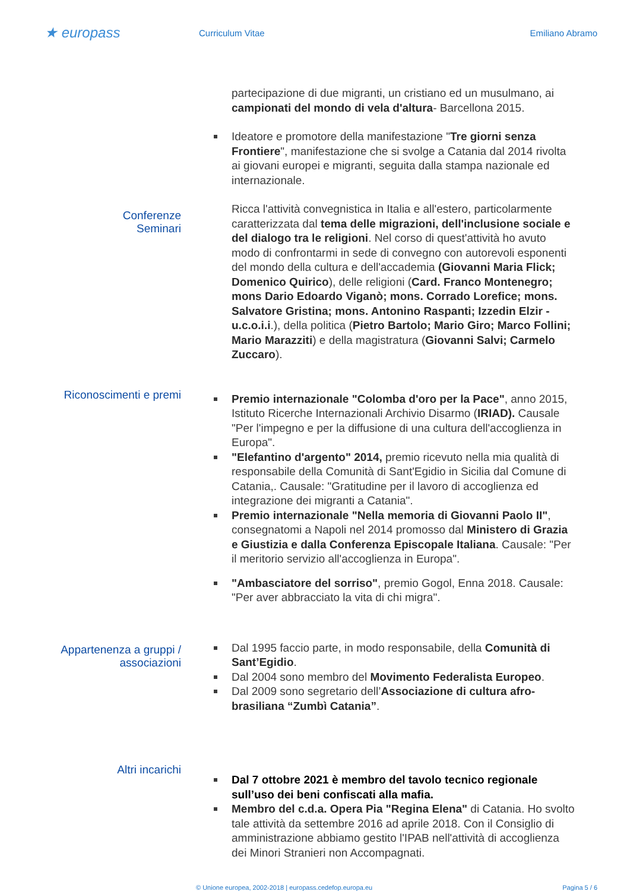★ europass
Curriculum Vitae Emiliano Abramo
partecipazione di due migranti, un cristiano ed un musulmano, ai campionati del mondo di vela d'altura- Barcellona 2015.
Ideatore e promotore della manifestazione "Tre giorni senza Frontiere", manifestazione che si svolge a Catania dal 2014 rivolta ai giovani europei e migranti, seguita dalla stampa nazionale ed internazionale.
Conferenze
Seminari
Ricca l'attività convegnistica in Italia e all'estero, particolarmente caratterizzata dal tema delle migrazioni, dell'inclusione sociale e del dialogo tra le religioni. Nel corso di quest'attività ho avuto modo di confrontarmi in sede di convegno con autorevoli esponenti del mondo della cultura e dell'accademia (Giovanni Maria Flick; Domenico Quirico), delle religioni (Card. Franco Montenegro; mons Dario Edoardo Viganò; mons. Corrado Lorefice; mons. Salvatore Gristina; mons. Antonino Raspanti; Izzedin Elzir - u.c.o.i.i.), della politica (Pietro Bartolo; Mario Giro; Marco Follini; Mario Marazziti) e della magistratura (Giovanni Salvi; Carmelo Zuccaro).
Riconoscimenti e premi
Premio internazionale "Colomba d'oro per la Pace", anno 2015, Istituto Ricerche Internazionali Archivio Disarmo (IRIAD). Causale "Per l'impegno e per la diffusione di una cultura dell'accoglienza in Europa".
"Elefantino d'argento" 2014, premio ricevuto nella mia qualità di responsabile della Comunità di Sant'Egidio in Sicilia dal Comune di Catania,. Causale: "Gratitudine per il lavoro di accoglienza ed integrazione dei migranti a Catania".
Premio internazionale "Nella memoria di Giovanni Paolo II", consegnatomi a Napoli nel 2014 promosso dal Ministero di Grazia e Giustizia e dalla Conferenza Episcopale Italiana. Causale: "Per il meritorio servizio all'accoglienza in Europa".
"Ambasciatore del sorriso", premio Gogol, Enna 2018. Causale: "Per aver abbracciato la vita di chi migra".
Appartenenza a gruppi /
associazioni
Dal 1995 faccio parte, in modo responsabile, della Comunità di Sant’Egidio.
Dal 2004 sono membro del Movimento Federalista Europeo.
Dal 2009 sono segretario dell’Associazione di cultura afro-brasiliana “Zumbì Catania”.
Altri incarichi
Dal 7 ottobre 2021 è membro del tavolo tecnico regionale sull’uso dei beni confiscati alla mafia.
Membro del c.d.a. Opera Pia "Regina Elena" di Catania. Ho svolto tale attività da settembre 2016 ad aprile 2018. Con il Consiglio di amministrazione abbiamo gestito l'IPAB nell'attività di accoglienza dei Minori Stranieri non Accompagnati.
© Unione europea, 2002-2018 | europass.cedefop.europa.eu
Pagina 5 / 6